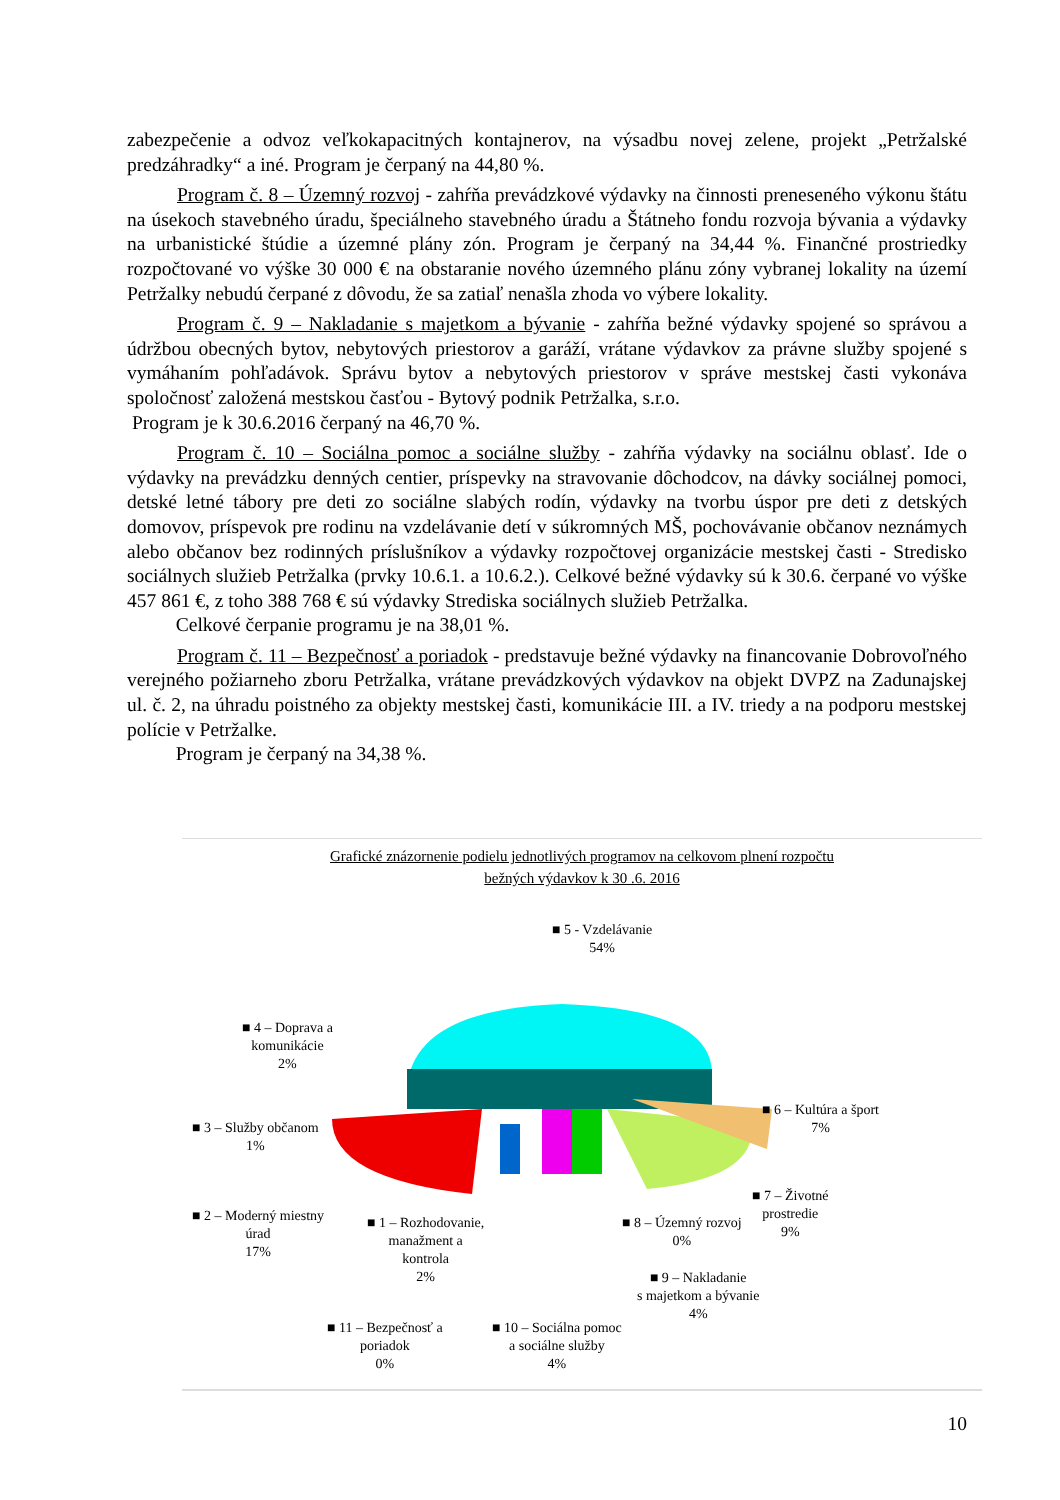zabezpečenie a odvoz veľkokapacitných kontajnerov, na výsadbu novej zelene, projekt „Petržalské predzáhradky“ a iné. Program je čerpaný na 44,80 %.
Program č. 8 – Územný rozvoj - zahŕňa prevádzkové výdavky na činnosti preneseného výkonu štátu na úsekoch stavebného úradu, špeciálneho stavebného úradu a Štátneho fondu rozvoja bývania a výdavky na urbanistické štúdie a územné plány zón. Program je čerpaný na 34,44 %. Finančné prostriedky rozpočtované vo výške 30 000 € na obstaranie nového územného plánu zóny vybranej lokality na území Petržalky nebudú čerpané z dôvodu, že sa zatiaľ nenašla zhoda vo výbere lokality.
Program č. 9 – Nakladanie s majetkom a bývanie - zahŕňa bežné výdavky spojené so správou a údržbou obecných bytov, nebytových priestorov a garáží, vrátane výdavkov za právne služby spojené s vymáhaním pohľadávok. Správu bytov a nebytových priestorov v správe mestskej časti vykonáva spoločnosť založená mestskou časťou - Bytový podnik Petržalka, s.r.o.
Program je k 30.6.2016 čerpaný na 46,70 %.
Program č. 10 – Sociálna pomoc a sociálne služby - zahŕňa výdavky na sociálnu oblasť. Ide o výdavky na prevádzku denných centier, príspevky na stravovanie dôchodcov, na dávky sociálnej pomoci, detské letné tábory pre deti zo sociálne slabých rodín, výdavky na tvorbu úspor pre deti z detských domovov, príspevok pre rodinu na vzdelávanie detí v súkromných MŠ, pochovávanie občanov neznámych alebo občanov bez rodinných príslušníkov a výdavky rozpočtovej organizácie mestskej časti - Stredisko sociálnych služieb Petržalka (prvky 10.6.1. a 10.6.2.). Celkové bežné výdavky sú k 30.6. čerpané vo výške 457 861 €, z toho 388 768 € sú výdavky Strediska sociálnych služieb Petržalka.
Celkové čerpanie programu je na 38,01 %.
Program č. 11 – Bezpečnosť a poriadok - predstavuje bežné výdavky na financovanie Dobrovoľného verejného požiarneho zboru Petržalka, vrátane prevádzkových výdavkov na objekt DVPZ na Zadunajskej ul. č. 2, na úhradu poistného za objekty mestskej časti, komunikácie III. a IV. triedy a na podporu mestskej polície v Petržalke.
Program je čerpaný na 34,38 %.
Grafické znázornenie podielu jednotlivých programov na celkovom plnení rozpočtu
bežných výdavkov k 30 .6. 2016
■ 5 - Vzdelávanie
54%
■ 4 – Doprava a
komunikácie
2%
■ 6 – Kultúra a šport
7%
■ 3 – Služby občanom
1%
■ 7 – Životné
prostredie
9%
■ 2 – Moderný miestny
úrad
17%
■ 1 – Rozhodovanie,
manažment a
kontrola
2%
■ 8 – Územný rozvoj
0%
■ 9 – Nakladanie
s majetkom a bývanie
4%
■ 11 – Bezpečnosť a
poriadok
0%
■ 10 – Sociálna pomoc
a sociálne služby
4%
10